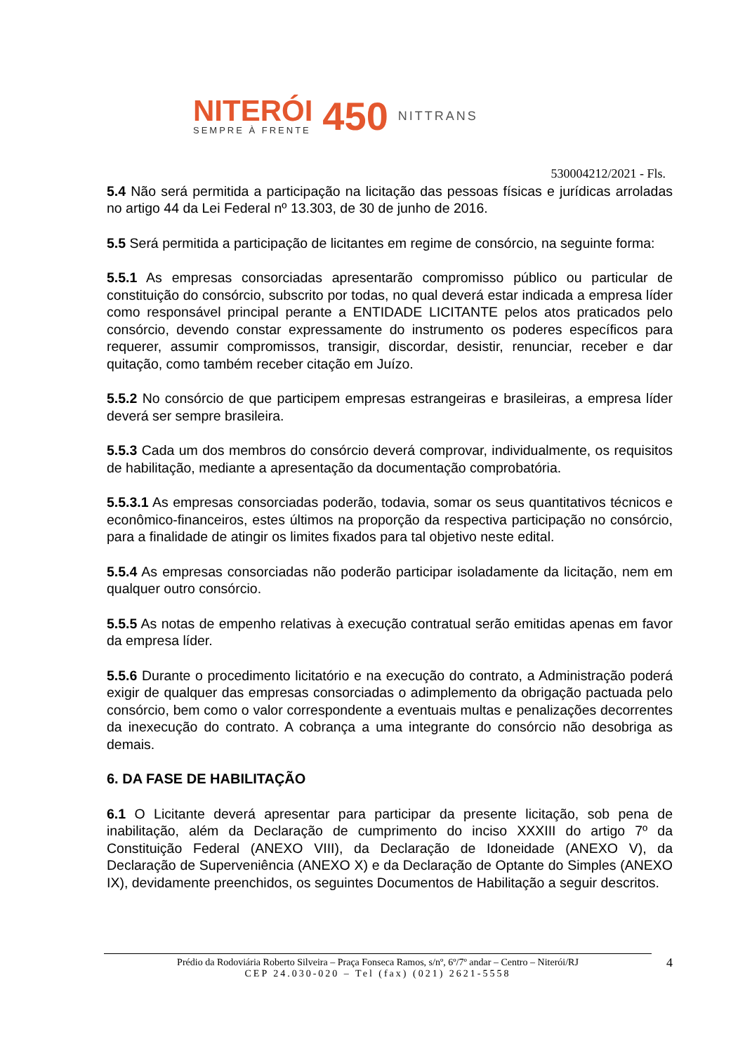NITERÓI
SEMPRE À FRENTE
450
NITTRANS
530004212/2021 - Fls.
5.4 Não será permitida a participação na licitação das pessoas físicas e jurídicas arroladas no artigo 44 da Lei Federal nº 13.303, de 30 de junho de 2016.
5.5 Será permitida a participação de licitantes em regime de consórcio, na seguinte forma:
5.5.1 As empresas consorciadas apresentarão compromisso público ou particular de constituição do consórcio, subscrito por todas, no qual deverá estar indicada a empresa líder como responsável principal perante a ENTIDADE LICITANTE pelos atos praticados pelo consórcio, devendo constar expressamente do instrumento os poderes específicos para requerer, assumir compromissos, transigir, discordar, desistir, renunciar, receber e dar quitação, como também receber citação em Juízo.
5.5.2 No consórcio de que participem empresas estrangeiras e brasileiras, a empresa líder deverá ser sempre brasileira.
5.5.3 Cada um dos membros do consórcio deverá comprovar, individualmente, os requisitos de habilitação, mediante a apresentação da documentação comprobatória.
5.5.3.1 As empresas consorciadas poderão, todavia, somar os seus quantitativos técnicos e econômico-financeiros, estes últimos na proporção da respectiva participação no consórcio, para a finalidade de atingir os limites fixados para tal objetivo neste edital.
5.5.4 As empresas consorciadas não poderão participar isoladamente da licitação, nem em qualquer outro consórcio.
5.5.5 As notas de empenho relativas à execução contratual serão emitidas apenas em favor da empresa líder.
5.5.6 Durante o procedimento licitatório e na execução do contrato, a Administração poderá exigir de qualquer das empresas consorciadas o adimplemento da obrigação pactuada pelo consórcio, bem como o valor correspondente a eventuais multas e penalizações decorrentes da inexecução do contrato. A cobrança a uma integrante do consórcio não desobriga as demais.
6. DA FASE DE HABILITAÇÃO
6.1 O Licitante deverá apresentar para participar da presente licitação, sob pena de inabilitação, além da Declaração de cumprimento do inciso XXXIII do artigo 7º da Constituição Federal (ANEXO VIII), da Declaração de Idoneidade (ANEXO V), da Declaração de Superveniência (ANEXO X) e da Declaração de Optante do Simples (ANEXO IX), devidamente preenchidos, os seguintes Documentos de Habilitação a seguir descritos.
4 Prédio da Rodoviária Roberto Silveira – Praça Fonseca Ramos, s/nº, 6º/7º andar – Centro – Niterói/RJ
CEP 24.030-020 – Tel (fax) (021) 2621-5558